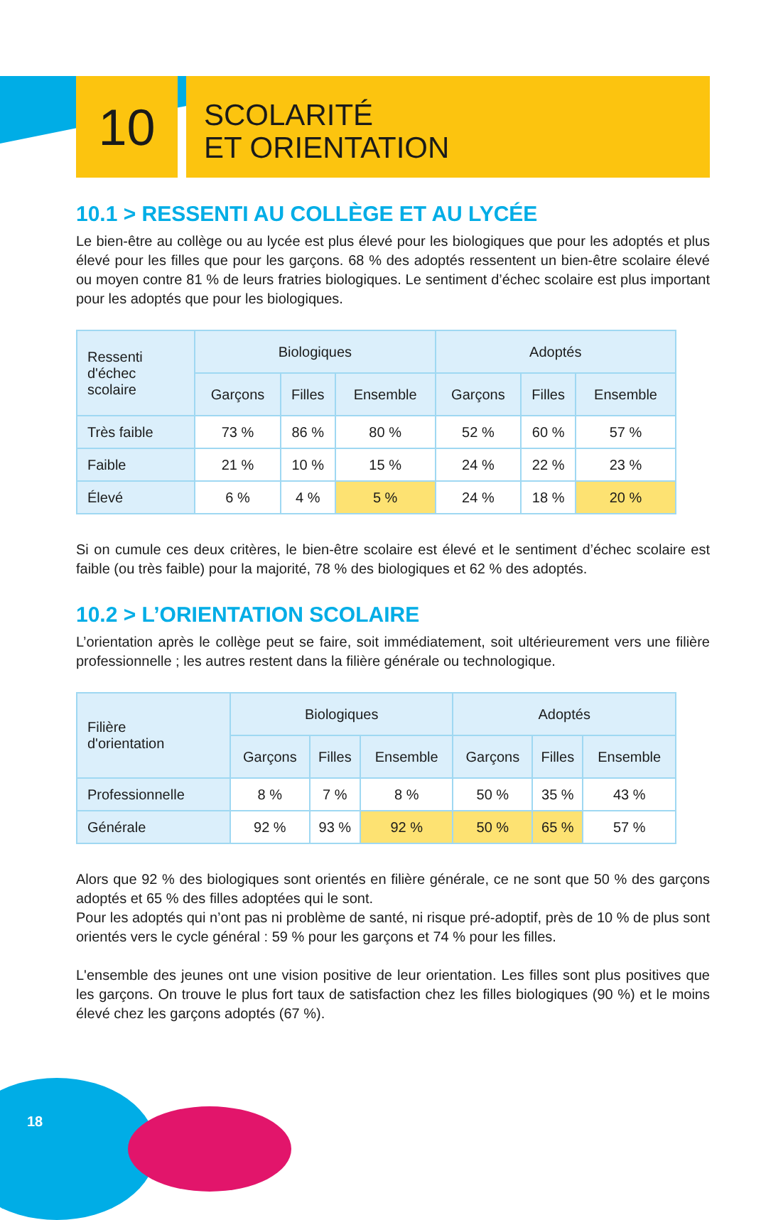10
SCOLARITÉ
ET ORIENTATION
10.1 > RESSENTI AU COLLÈGE ET AU LYCÉE
Le bien-être au collège ou au lycée est plus élevé pour les biologiques que pour les adoptés et plus élevé pour les filles que pour les garçons. 68 % des adoptés ressentent un bien-être scolaire élevé ou moyen contre 81 % de leurs fratries biologiques. Le sentiment d’échec scolaire est plus important pour les adoptés que pour les biologiques.
| Ressenti d'échec scolaire | Biologiques | | | Adoptés | | |
| --- | --- | --- | --- | --- | --- | --- |
| | Garçons | Filles | Ensemble | Garçons | Filles | Ensemble |
| Très faible | 73 % | 86 % | 80 % | 52 % | 60 % | 57 % |
| Faible | 21 % | 10 % | 15 % | 24 % | 22 % | 23 % |
| Élevé | 6 % | 4 % | 5 % | 24 % | 18 % | 20 % |
Si on cumule ces deux critères, le bien-être scolaire est élevé et le sentiment d’échec scolaire est faible (ou très faible) pour la majorité, 78 % des biologiques et 62 % des adoptés.
10.2 > L’ORIENTATION SCOLAIRE
L’orientation après le collège peut se faire, soit immédiatement, soit ultérieurement vers une filière professionnelle ; les autres restent dans la filière générale ou technologique.
| Filière d'orientation | Biologiques | | | Adoptés | | |
| --- | --- | --- | --- | --- | --- | --- |
| | Garçons | Filles | Ensemble | Garçons | Filles | Ensemble |
| Professionnelle | 8 % | 7 % | 8 % | 50 % | 35 % | 43 % |
| Générale | 92 % | 93 % | 92 % | 50 % | 65 % | 57 % |
Alors que 92 % des biologiques sont orientés en filière générale, ce ne sont que 50 % des garçons adoptés et 65 % des filles adoptées qui le sont.
Pour les adoptés qui n’ont pas ni problème de santé, ni risque pré-adoptif, près de 10 % de plus sont orientés vers le cycle général : 59 % pour les garçons et 74 % pour les filles.
L'ensemble des jeunes ont une vision positive de leur orientation. Les filles sont plus positives que les garçons. On trouve le plus fort taux de satisfaction chez les filles biologiques (90 %) et le moins élevé chez les garçons adoptés (67 %).
18